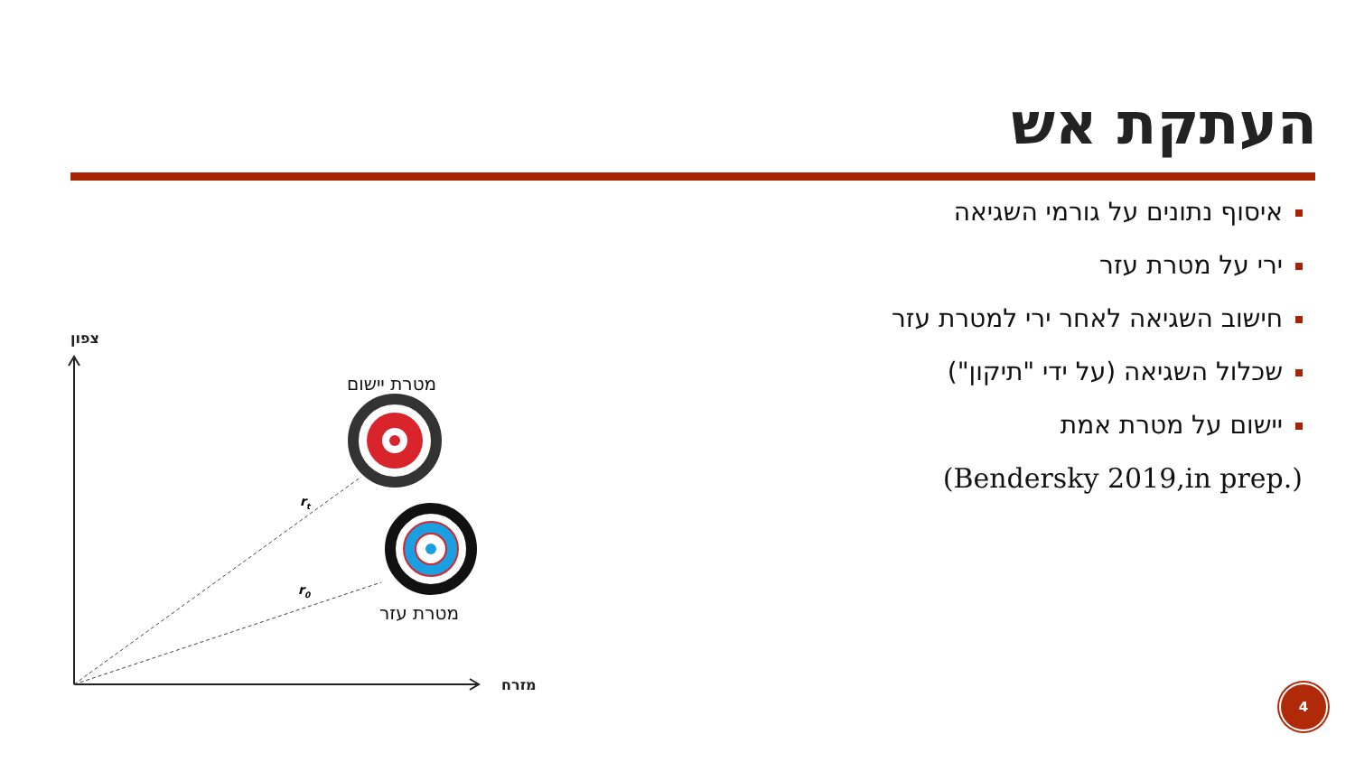העתקת אש
איסוף נתונים על גורמי השגיאה
ירי על מטרת עזר
חישוב השגיאה לאחר ירי למטרת עזר
שכלול השגיאה (על ידי "תיקון")
יישום על מטרת אמת
(Bendersky 2019,in prep.)
צפון
מזרח
מטרת יישום
מטרת עזר
rt
r0
4